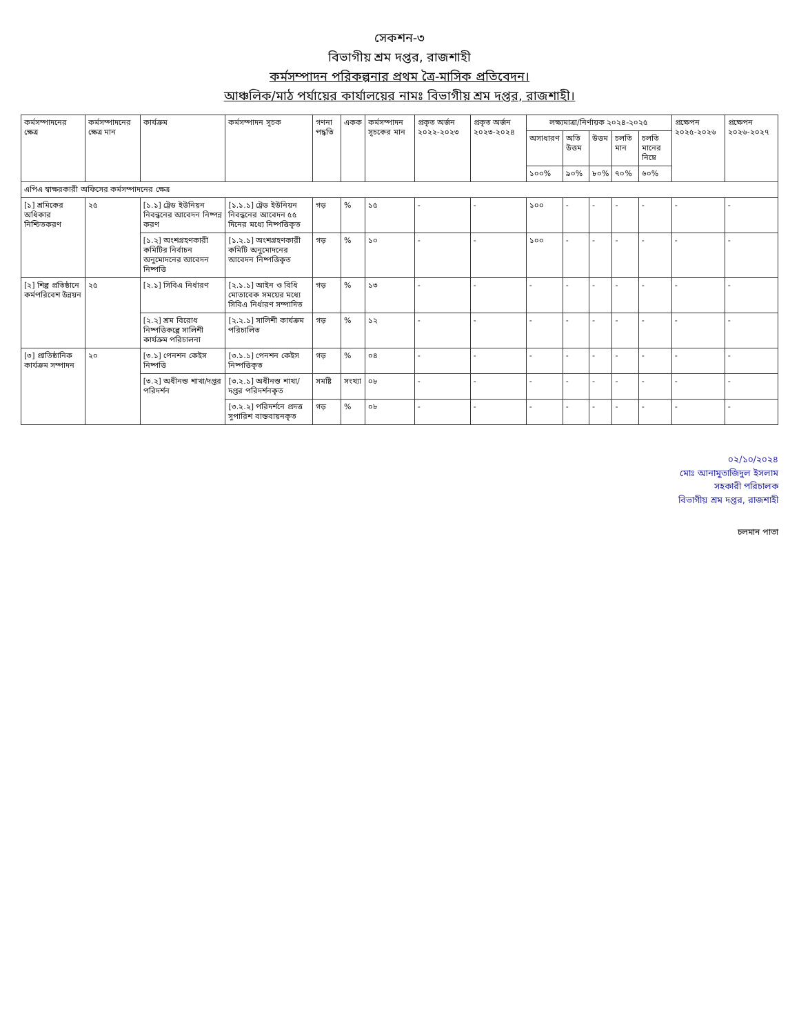সেকশন-৩
বিভাগীয় শ্রম দপ্তর, রাজশাহী
কর্মসম্পাদন পরিকল্পনার প্রথম ত্রৈ-মাসিক প্রতিবেদন।
আঞ্চলিক/মাঠ পর্যায়ের কার্যালয়ের নামঃ বিভাগীয় শ্রম দপ্তর, রাজশাহী।
| কর্মসম্পাদনের ক্ষেত্র | কর্মসম্পাদনের ক্ষেত্র মান | কার্যক্রম | কর্মসম্পাদন সূচক | গণনা পদ্ধতি | একক | কর্মসম্পাদন সূচকের মান | প্রকৃত অর্জন ২০২২-২০২৩ | প্রকৃত অর্জন ২০২৩-২০২৪ | লক্ষ্যমাত্রা/নির্ণায়ক ২০২৪-২০২৫ | | | | | প্রক্ষেপন ২০২৫-২০২৬ | প্রক্ষেপন ২০২৬-২০২৭ |
| --- | --- | --- | --- | --- | --- | --- | --- | --- | --- | --- | --- | --- | --- | --- | --- |
| | | | | | | | | | অসাধারণ | অতি উত্তম | উত্তম | চলতি মান | চলতি মানের নিম্নে | | |
| | | | | | | | | | ১০০% | ৯০% | ৮০% | ৭০% | ৬০% | | |
| এপিএ স্বাক্ষরকারী অফিসের কর্মসম্পাদনের ক্ষেত্র | | | | | | | | | | | | | | | |
| [১] শ্রমিকের অধিকার নিশ্চিতকরণ | ২৫ | [১.১] ট্রেড ইউনিয়ন নিবন্ধনের আবেদন নিষ্পন্ন করণ | [১.১.১] ট্রেড ইউনিয়ন নিবন্ধনের আবেদন ৫৫ দিনের মধ্যে নিষ্পত্তিকৃত | গড় | % | ১৫ | - | - | ১০০ | - | - | - | - | - | - |
| | | [১.২] অংশগ্রহণকারী কমিটির নির্বাচন অনুমোদনের আবেদন নিষ্পত্তি | [১.২.১] অংশগ্রহণকারী কমিটি অনুমোদনের আবেদন নিষ্পত্তিকৃত | গড় | % | ১০ | - | - | ১০০ | - | - | - | - | - | - |
| [২] শিল্প প্রতিষ্ঠানে কর্মপরিবেশ উন্নয়ন | ২৫ | [২.১] সিবিএ নির্ধারণ | [২.১.১] আইন ও বিধি মোতাবেক সময়ের মধ্যে সিবিএ নির্ধারণ সম্পাদিত | গড় | % | ১৩ | - | - | - | - | - | - | - | - | - |
| | | [২.২] শ্রম বিরোধ নিষ্পত্তিকল্পে সালিশী কার্যক্রম পরিচালনা | [২.২.১] সালিশী কার্যক্রম পরিচালিত | গড় | % | ১২ | - | - | - | - | - | - | - | - | - |
| [৩] প্রাতিষ্ঠানিক কার্যক্রম সম্পাদন | ২০ | [৩.১] পেনশন কেইস নিষ্পত্তি | [৩.১.১] পেনশন কেইস নিষ্পত্তিকৃত | গড় | % | ০৪ | - | - | - | - | - | - | - | - | - |
| | | [৩.২] অধীনস্ত শাখা/দপ্তর পরিদর্শন | [৩.২.১] অধীনস্ত শাখা/দপ্তর পরিদর্শনকৃত | সমষ্টি | সংখ্যা | ০৮ | - | - | - | - | - | - | - | - | - |
| | | | [৩.২.২] পরিদর্শনে প্রদত্ত সুপারিশ বাস্তবায়নকৃত | গড় | % | ০৮ | - | - | - | - | - | - | - | - | - |
০২/১০/২০২৪
মোঃ আনামুতাজিদুল ইসলাম
সহকারী পরিচালক
বিভাগীয় শ্রম দপ্তর, রাজশাহী
চলমান পাতা